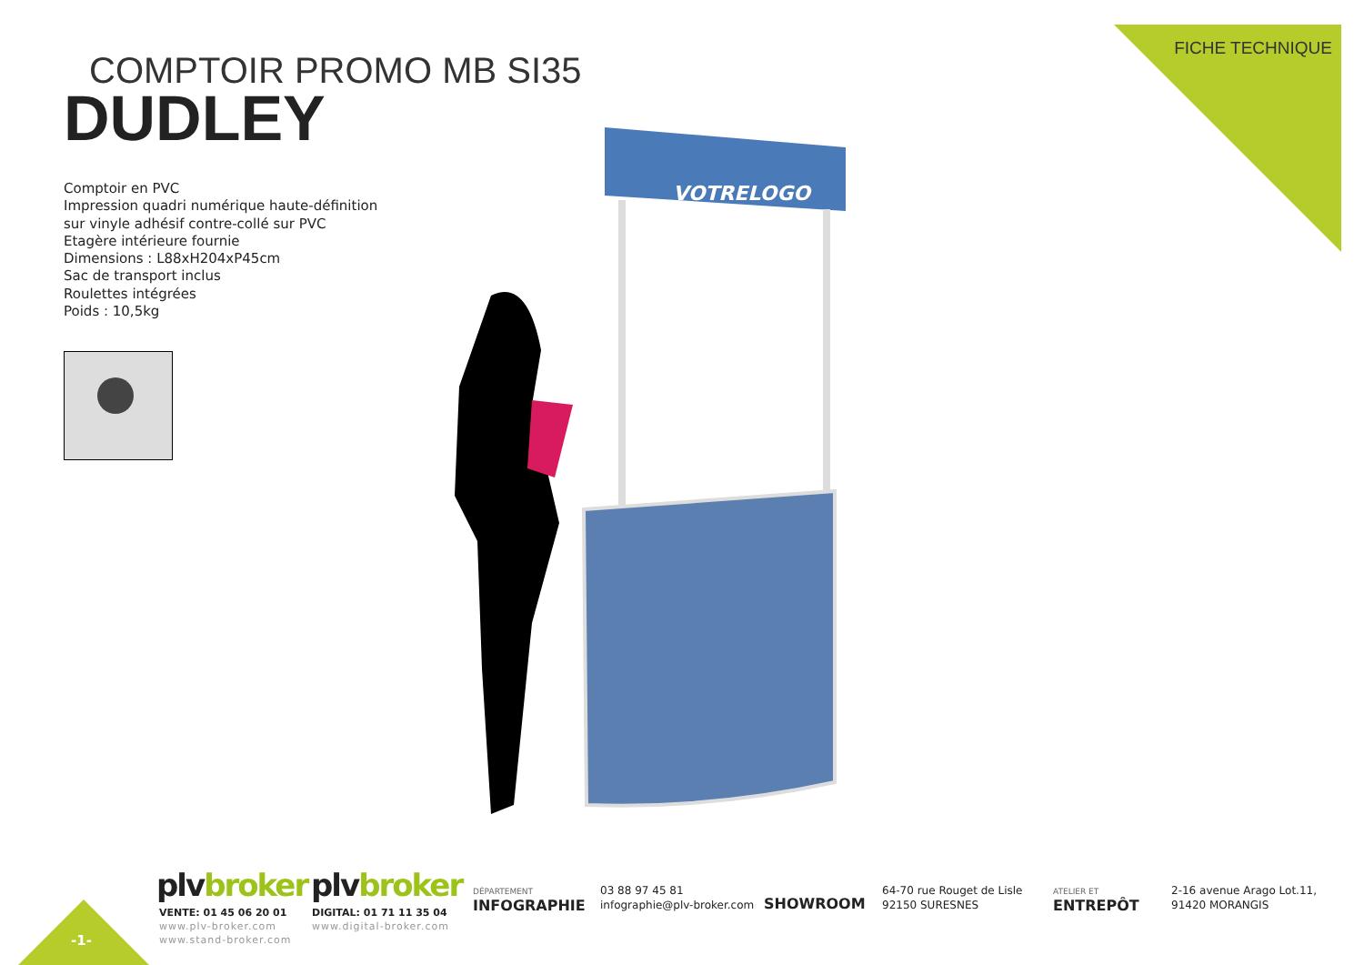FICHE TECHNIQUE
COMPTOIR PROMO MB SI35
DUDLEY
Comptoir en PVC
Impression quadri numérique haute-définition
sur vinyle adhésif contre-collé sur PVC
Etagère intérieure fournie
Dimensions : L88xH204xP45cm
Sac de transport inclus
Roulettes intégrées
Poids : 10,5kg
VOTRELOGO
-1-
plvbroker
VENTE: 01 45 06 20 01
www.plv-broker.com
www.stand-broker.com
plvbroker
DIGITAL: 01 71 11 35 04
www.digital-broker.com
DÉPARTEMENT
INFOGRAPHIE
03 88 97 45 81
infographie@plv-broker.com
SHOWROOM
64-70 rue Rouget de Lisle
92150 SURESNES
ATELIER ET
ENTREPÔT
2-16 avenue Arago Lot.11,
91420 MORANGIS